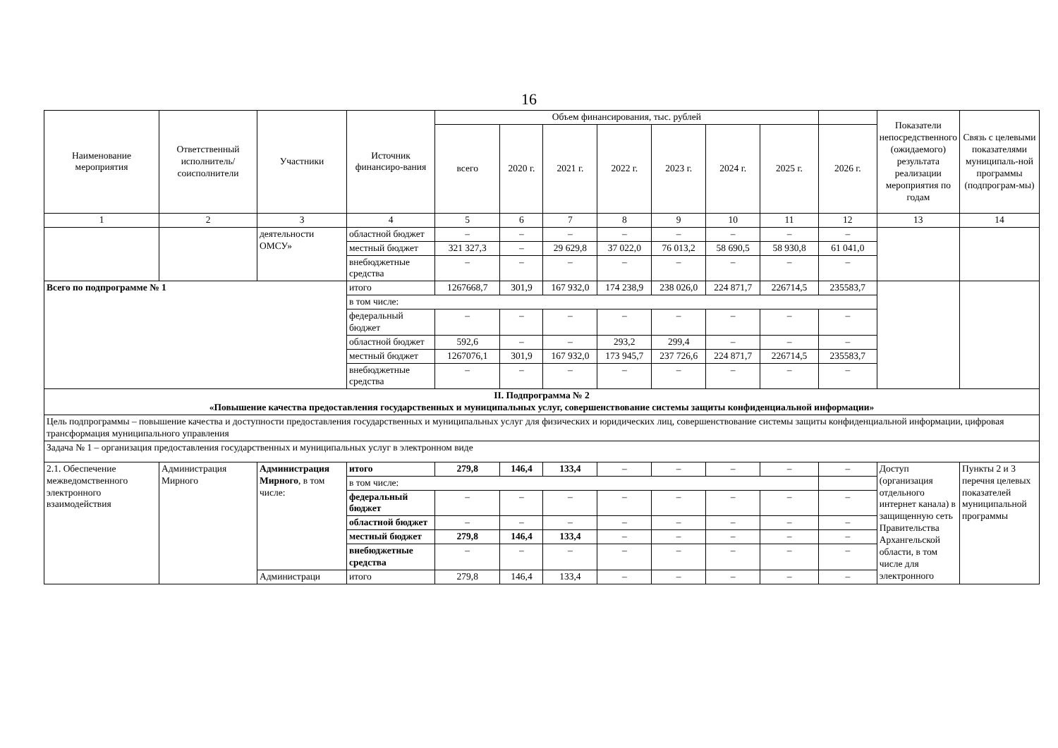16
| Наименование мероприятия | Ответственный исполнитель/ соисполнители | Участники | Источник финансиро-вания | Объем финансирования, тыс. рублей | | | | | | | | Показатели непосредственного (ожидаемого) результата реализации мероприятия по годам | Связь с целевыми показателями муниципаль-ной программы (подпрограм-мы) |
| --- | --- | --- | --- | --- | --- | --- | --- | --- | --- | --- | --- | --- | --- |
| | | | | всего | 2020 г. | 2021 г. | 2022 г. | 2023 г. | 2024 г. | 2025 г. | 2026 г. | | |
| 1 | 2 | 3 | 4 | 5 | 6 | 7 | 8 | 9 | 10 | 11 | 12 | 13 | 14 |
| | | деятельности ОМСУ» | областной бюджет | – | – | – | – | – | – | – | – | | |
| | | | местный бюджет | 321 327,3 | – | 29 629,8 | 37 022,0 | 76 013,2 | 58 690,5 | 58 930,8 | 61 041,0 | | |
| | | | внебюджетные средства | – | – | – | – | – | – | – | – | | |
| Всего по подпрограмме № 1 | | | итого | 1267668,7 | 301,9 | 167 932,0 | 174 238,9 | 238 026,0 | 224 871,7 | 226714,5 | 235583,7 | | |
| | | | в том числе: | | | | | | | | | | |
| | | | федеральный бюджет | – | – | – | – | – | – | – | – | | |
| | | | областной бюджет | 592,6 | – | – | 293,2 | 299,4 | – | – | – | | |
| | | | местный бюджет | 1267076,1 | 301,9 | 167 932,0 | 173 945,7 | 237 726,6 | 224 871,7 | 226714,5 | 235583,7 | | |
| | | | внебюджетные средства | – | – | – | – | – | – | – | – | | |
| II. Подпрограмма № 2 «Повышение качества предоставления государственных и муниципальных услуг, совершенствование системы защиты конфиденциальной информации» | | | | | | | | | | | | | |
| Цель подпрограммы – повышение качества и доступности предоставления государственных и муниципальных услуг для физических и юридических лиц, совершенствование системы защиты конфиденциальной информации, цифровая трансформация муниципального управления | | | | | | | | | | | | | |
| Задача № 1 – организация предоставления государственных и муниципальных услуг в электронном виде | | | | | | | | | | | | | |
| 2.1. Обеспечение межведомственного электронного взаимодействия | Администрация Мирного | Администрация Мирного , в том числе: | итого | 279,8 | 146,4 | 133,4 | – | – | – | – | – | Доступ (организация отдельного интернет канала) в защищенную сеть Правительства Архангельской области, в том числе для электронного | Пункты 2 и 3 перечня целевых показателей муниципальной программы |
| | | | в том числе: | | | | | | | | | | |
| | | | федеральный бюджет | – | – | – | – | – | – | – | – | | |
| | | | областной бюджет | – | – | – | – | – | – | – | – | | |
| | | | местный бюджет | 279,8 | 146,4 | 133,4 | – | – | – | – | – | | |
| | | | внебюджетные средства | – | – | – | – | – | – | – | – | | |
| | | Администраци | итого | 279,8 | 146,4 | 133,4 | – | – | – | – | – | | |